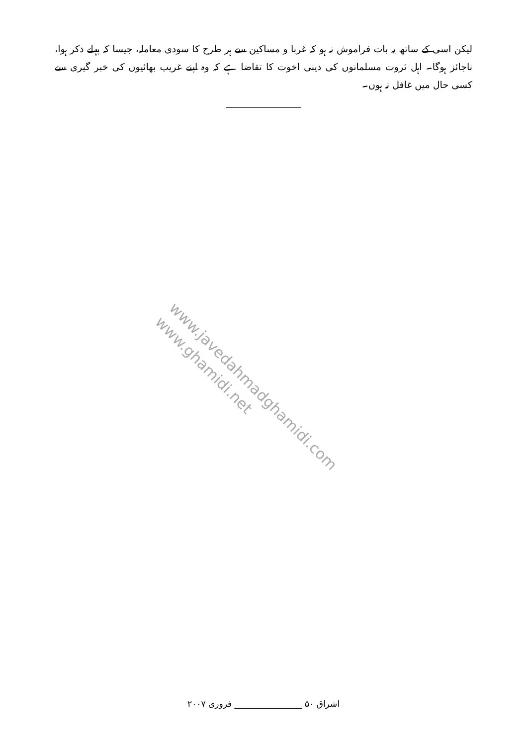لیکن اسی کے ساتھ یہ بات فراموش نہ ہو کہ غربا و مساکین سے ہر طرح کا سودی معاملہ، جیسا کہ پہلے ذکر ہوا، ناجائز ہوگا۔ اہل ثروت مسلمانوں کی دینی اخوت کا تقاضا ہے کہ وہ اپنے غریب بھائیوں کی خبر گیری سے کسی حال میں غافل نہ ہوں۔
www.javedahmadghamidi.com
www.ghamidi.net
اشراق ۵۰ ________________ فروری ۲۰۰۷